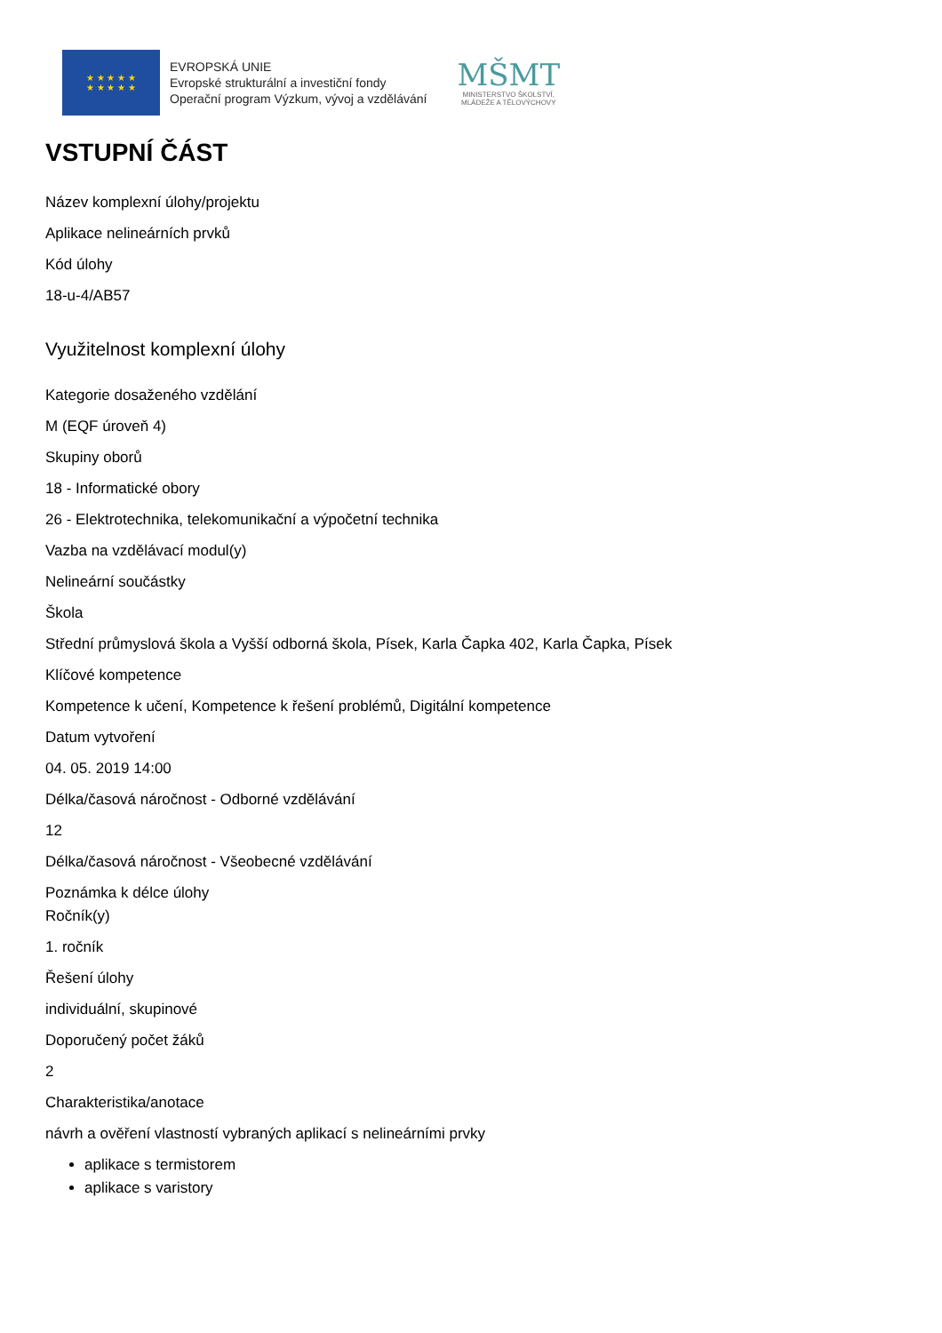★ ★ ★ ★ ★
★ ★ ★ ★ ★
EVROPSKÁ UNIE
Evropské strukturální a investiční fondy
Operační program Výzkum, vývoj a vzdělávání
MŠMT
MINISTERSTVO ŠKOLSTVÍ,
MLÁDEŽE A TĚLOVÝCHOVY
VSTUPNÍ ČÁST
Název komplexní úlohy/projektu
Aplikace nelineárních prvků
Kód úlohy
18-u-4/AB57
Využitelnost komplexní úlohy
Kategorie dosaženého vzdělání
M (EQF úroveň 4)
Skupiny oborů
18 - Informatické obory
26 - Elektrotechnika, telekomunikační a výpočetní technika
Vazba na vzdělávací modul(y)
Nelineární součástky
Škola
Střední průmyslová škola a Vyšší odborná škola, Písek, Karla Čapka 402, Karla Čapka, Písek
Klíčové kompetence
Kompetence k učení, Kompetence k řešení problémů, Digitální kompetence
Datum vytvoření
04. 05. 2019 14:00
Délka/časová náročnost - Odborné vzdělávání
12
Délka/časová náročnost - Všeobecné vzdělávání
Poznámka k délce úlohy
Ročník(y)
1. ročník
Řešení úlohy
individuální, skupinové
Doporučený počet žáků
2
Charakteristika/anotace
návrh a ověření vlastností vybraných aplikací s nelineárními prvky
aplikace s termistorem
aplikace s varistory